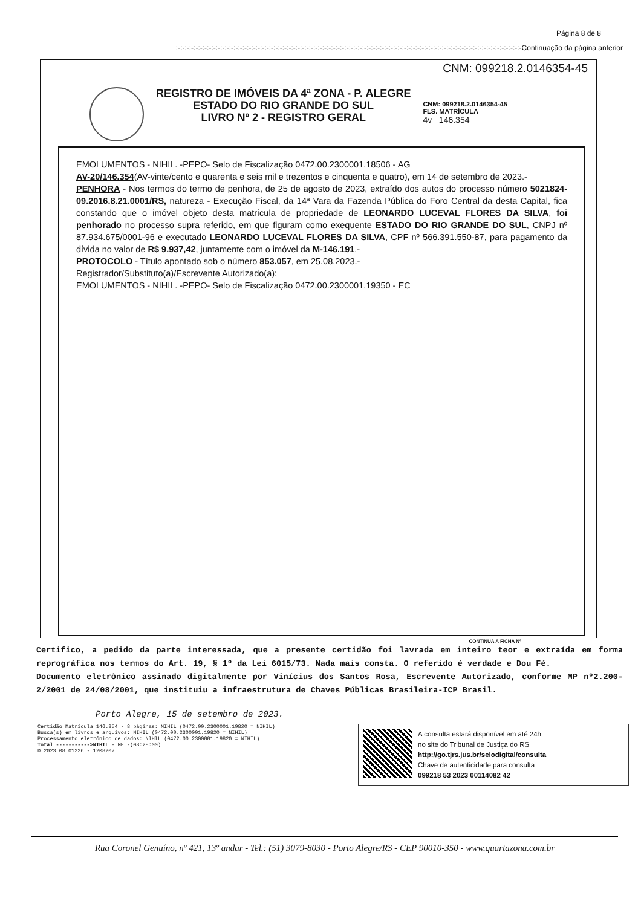Página 8 de 8
:-:-:-:-:-:-:-:-:-:-:-:-:-:-:-:-:-:-:-:-:-:-:-:-:-:-:-:-:-:-:-:-:-:-:-:-:-:-:-:-:-:-:-:-:-:-:-:-:-:-:-:-:-:-:-:-:-:-:-:-:-:-:-:-:-:-:-:-:-:-:-:-:-:-:-:-:-:-Continuação da página anterior
CNM: 099218.2.0146354-45
REGISTRO DE IMÓVEIS DA 4ª ZONA - P. ALEGRE
ESTADO DO RIO GRANDE DO SUL
LIVRO Nº 2 - REGISTRO GERAL
CNM: 099218.2.0146354-45
FLS. MATRÍCULA
4v 146.354
EMOLUMENTOS - NIHIL. -PEPO- Selo de Fiscalização 0472.00.2300001.18506 - AG
AV-20/146.354(AV-vinte/cento e quarenta e seis mil e trezentos e cinquenta e quatro), em 14 de setembro de 2023.-
PENHORA - Nos termos do termo de penhora, de 25 de agosto de 2023, extraído dos autos do processo número 5021824-09.2016.8.21.0001/RS, natureza - Execução Fiscal, da 14ª Vara da Fazenda Pública do Foro Central da desta Capital, fica constando que o imóvel objeto desta matrícula de propriedade de LEONARDO LUCEVAL FLORES DA SILVA, foi penhorado no processo supra referido, em que figuram como exequente ESTADO DO RIO GRANDE DO SUL, CNPJ nº 87.934.675/0001-96 e executado LEONARDO LUCEVAL FLORES DA SILVA, CPF nº 566.391.550-87, para pagamento da dívida no valor de R$ 9.937,42, juntamente com o imóvel da M-146.191.-
PROTOCOLO - Título apontado sob o número 853.057, em 25.08.2023.-
Registrador/Substituto(a)/Escrevente Autorizado(a):____________________
EMOLUMENTOS - NIHIL. -PEPO- Selo de Fiscalização 0472.00.2300001.19350 - EC
CONTINUA A FICHA Nº
Certifico, a pedido da parte interessada, que a presente certidão foi lavrada em inteiro teor e extraída em forma reprográfica nos termos do Art. 19, § 1º da Lei 6015/73. Nada mais consta. O referido é verdade e Dou Fé.
Documento eletrônico assinado digitalmente por Vinícius dos Santos Rosa, Escrevente Autorizado, conforme MP nº2.200-2/2001 de 24/08/2001, que instituiu a infraestrutura de Chaves Públicas Brasileira-ICP Brasil.
Porto Alegre, 15 de setembro de 2023.
Certidão Matrícula 146.354 - 8 páginas: NIHIL (0472.00.2300001.19820 = NIHIL)
Busca(s) em livros e arquivos: NIHIL (0472.00.2300001.19820 = NIHIL)
Processamento eletrônico de dados: NIHIL (0472.00.2300001.19820 = NIHIL)
Total ----------->NIHIL - ME -(08:28:00)
D 2023 08 01226 - 1208207
A consulta estará disponível em até 24h
no site do Tribunal de Justiça do RS
http://go.tjrs.jus.br/selodigital/consulta
Chave de autenticidade para consulta
099218 53 2023 00114082 42
Rua Coronel Genuíno, nº 421, 13º andar - Tel.: (51) 3079-8030 - Porto Alegre/RS - CEP 90010-350 - www.quartazona.com.br